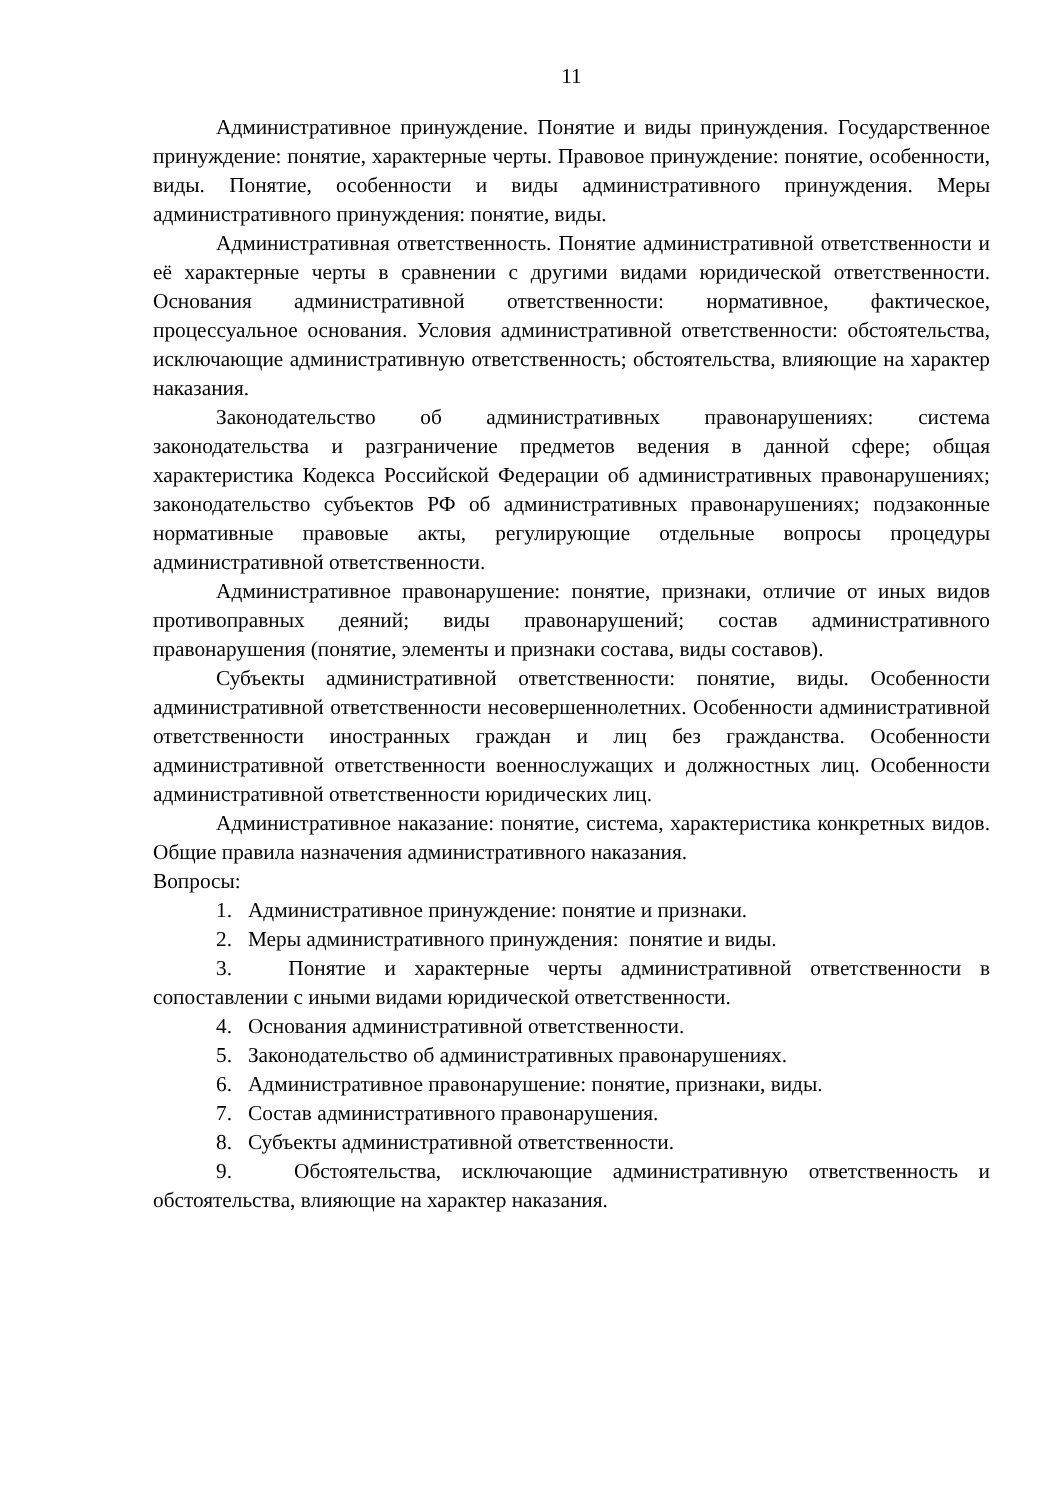11
Административное принуждение. Понятие и виды принуждения. Государственное принуждение: понятие, характерные черты. Правовое принуждение: понятие, особенности, виды. Понятие, особенности и виды административного принуждения. Меры административного принуждения: понятие, виды.
Административная ответственность. Понятие административной ответственности и её характерные черты в сравнении с другими видами юридической ответственности. Основания административной ответственности: нормативное, фактическое, процессуальное основания. Условия административной ответственности: обстоятельства, исключающие административную ответственность; обстоятельства, влияющие на характер наказания.
Законодательство об административных правонарушениях: система законодательства и разграничение предметов ведения в данной сфере; общая характеристика Кодекса Российской Федерации об административных правонарушениях; законодательство субъектов РФ об административных правонарушениях; подзаконные нормативные правовые акты, регулирующие отдельные вопросы процедуры административной ответственности.
Административное правонарушение: понятие, признаки, отличие от иных видов противоправных деяний; виды правонарушений; состав административного правонарушения (понятие, элементы и признаки состава, виды составов).
Субъекты административной ответственности: понятие, виды. Особенности административной ответственности несовершеннолетних. Особенности административной ответственности иностранных граждан и лиц без гражданства. Особенности административной ответственности военнослужащих и должностных лиц. Особенности административной ответственности юридических лиц.
Административное наказание: понятие, система, характеристика конкретных видов. Общие правила назначения административного наказания.
Вопросы:
1. Административное принуждение: понятие и признаки.
2. Меры административного принуждения: понятие и виды.
3. Понятие и характерные черты административной ответственности в сопоставлении с иными видами юридической ответственности.
4. Основания административной ответственности.
5. Законодательство об административных правонарушениях.
6. Административное правонарушение: понятие, признаки, виды.
7. Состав административного правонарушения.
8. Субъекты административной ответственности.
9. Обстоятельства, исключающие административную ответственность и обстоятельства, влияющие на характер наказания.